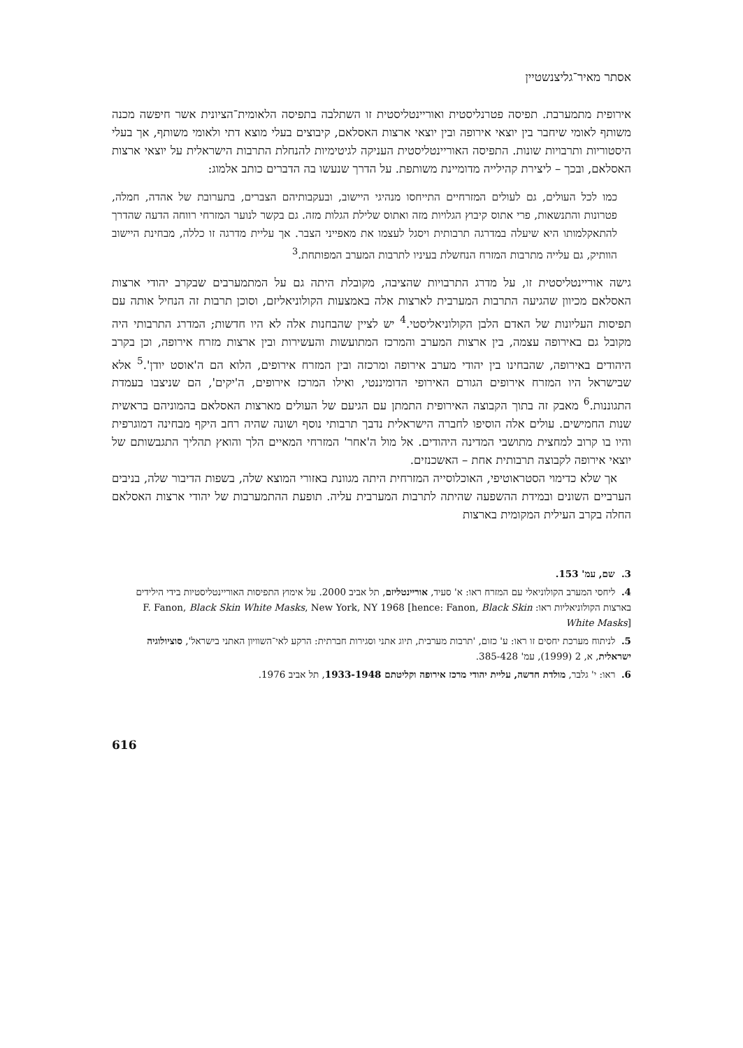אסתר מאיר־גליצנשטיין
אירופית מתמערבת. תפיסה פטרנליסטית ואוריינטליסטית זו השתלבה בתפיסה הלאומית־הציונית אשר חיפשה מכנה משותף לאומי שיחבר בין יוצאי אירופה ובין יוצאי ארצות האסלאם, קיבוצים בעלי מוצא דתי ולאומי משותף, אך בעלי היסטוריות ותרבויות שונות. התפיסה האוריינטליסטית העניקה לגיטימיות להנחלת התרבות הישראלית על יוצאי ארצות האסלאם, ובכך – ליצירת קהילייה מדומיינת משותפת. על הדרך שנעשו בה הדברים כותב אלמוג:
כמו לכל העולים, גם לעולים המזרחיים התייחסו מנהיגי היישוב, ובעקבותיהם הצברים, בתערובת של אהדה, חמלה, פטרונות והתנשאות, פרי אתוס קיבוץ הגלויות מזה ואתוס שלילת הגלות מזה. גם בקשר לנוער המזרחי רווחה הדעה שהדרך להתאקלמותו היא שיעלה במדרגה תרבותית ויסגל לעצמו את מאפייני הצבר. אך עליית מדרגה זו כללה, מבחינת היישוב הוותיק, גם עלייה מתרבות המזרח הנחשלת בעיניו לתרבות המערב המפותחת.<sup>3</sup>
גישה אוריינטליסטית זו, על מדרג התרבויות שהציבה, מקובלת היתה גם על המתמערבים שבקרב יהודי ארצות האסלאם מכיוון שהגיעה התרבות המערבית לארצות אלה באמצעות הקולוניאליזם, וסוכן תרבות זה הנחיל אותה עם תפיסות העליונות של האדם הלבן הקולוניאליסטי.<sup>4</sup> יש לציין שהבחנות אלה לא היו חדשות; המדרג התרבותי היה מקובל גם באירופה עצמה, בין ארצות המערב והמרכז המתועשות והעשירות ובין ארצות מזרח אירופה, וכן בקרב היהודים באירופה, שהבחינו בין יהודי מערב אירופה ומרכזה ובין המזרח אירופים, הלוא הם ה'אוסט יודן'.<sup>5</sup> אלא שבישראל היו המזרח אירופים הגורם האירופי הדומיננטי, ואילו המרכז אירופים, ה'יקים', הם שניצבו בעמדת התגוננות.<sup>6</sup> מאבק זה בתוך הקבוצה האירופית התמתן עם הגיעם של העולים מארצות האסלאם בהמוניהם בראשית שנות החמישים. עולים אלה הוסיפו לחברה הישראלית נדבך תרבותי נוסף ושונה שהיה רחב היקף מבחינה דמוגרפית והיו בו קרוב למחצית מתושבי המדינה היהודים. אל מול ה'אחר' המזרחי המאיים הלך והואץ תהליך התגבשותם של יוצאי אירופה לקבוצה תרבותית אחת – האשכנזים.
אך שלא כדימוי הסטראוטיפי, האוכלוסייה המזרחית היתה מגוונת באזורי המוצא שלה, בשפות הדיבור שלה, בניבים הערביים השונים ובמידת ההשפעה שהיתה לתרבות המערבית עליה. תופעת ההתמערבות של יהודי ארצות האסלאם החלה בקרב העילית המקומית בארצות
3. שם, עמ' 153.
4. ליחסי המערב הקולוניאלי עם המזרח ראו: א' סעיד, אוריינטליזם, תל אביב 2000. על אימוץ התפיסות האוריינטליסטיות בידי הילידים בארצות הקולוניאליות ראו: F. Fanon, Black Skin White Masks, New York, NY 1968 [hence: Fanon, Black Skin White Masks]
5. לניתוח מערכת יחסים זו ראו: ע' כזום, 'תרבות מערבית, תיוג אתני וסגירות חברתית: הרקע לאי־השוויון האתני בישראל', סוציולוגיה ישראלית, א, 2 (1999), עמ' 385-428.
6. ראו: י' גלבר, מולדת חדשה, עליית יהודי מרכז אירופה וקליטתם 1933-1948, תל אביב 1976.
616